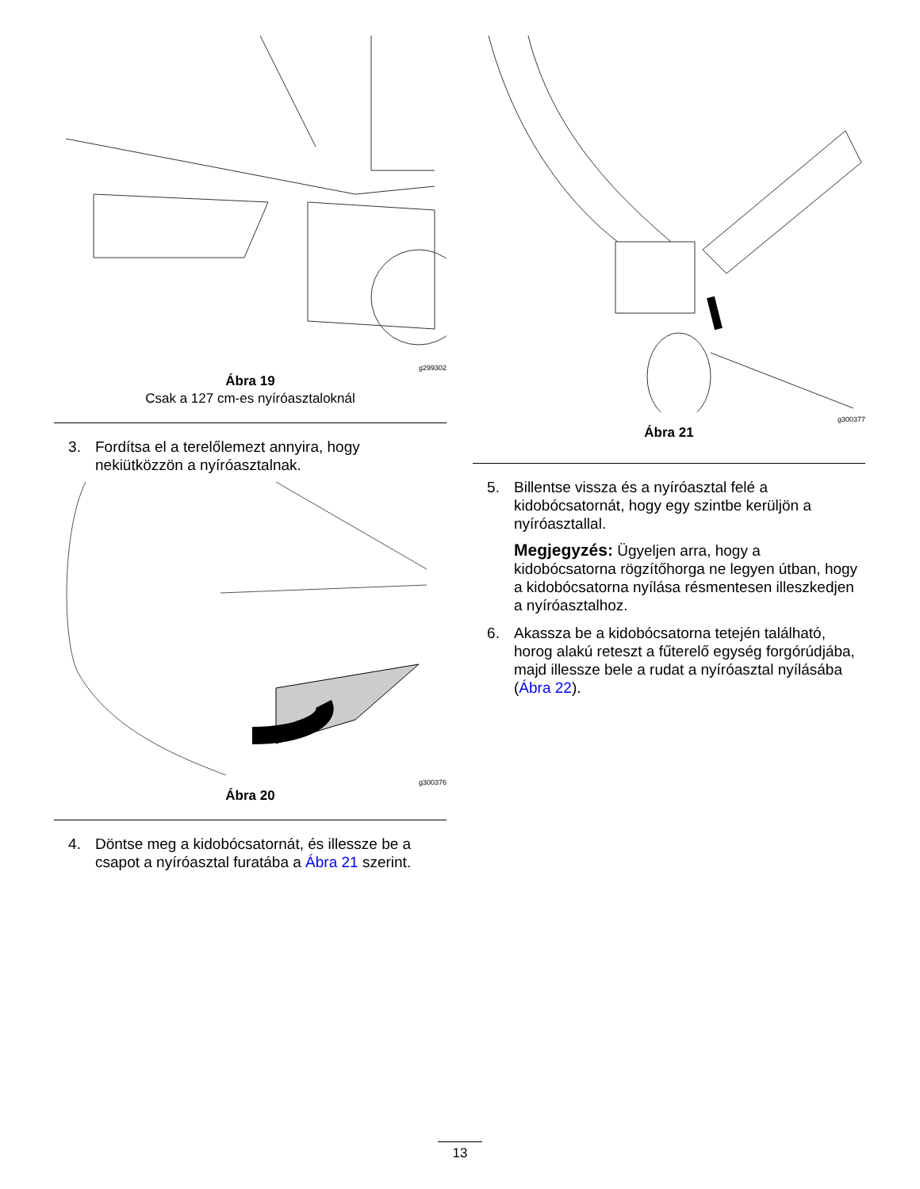g299302
Ábra 19
Csak a 127 cm-es nyíróasztaloknál
3. Fordítsa el a terelőlemezt annyira, hogy nekiütközzön a nyíróasztalnak.
g300376
Ábra 20
4. Döntse meg a kidobócsatornát, és illessze be a csapot a nyíróasztal furatába a Ábra 21 szerint.
g300377
Ábra 21
5. Billentse vissza és a nyíróasztal felé a kidobócsatornát, hogy egy szintbe kerüljön a nyíróasztallal.
Megjegyzés: Ügyeljen arra, hogy a kidobócsatorna rögzítőhorga ne legyen útban, hogy a kidobócsatorna nyílása résmentesen illeszkedjen a nyíróasztalhoz.
6. Akassza be a kidobócsatorna tetején található, horog alakú reteszt a fűterelő egység forgórúdjába, majd illessze bele a rudat a nyíróasztal nyílásába (Ábra 22).
13